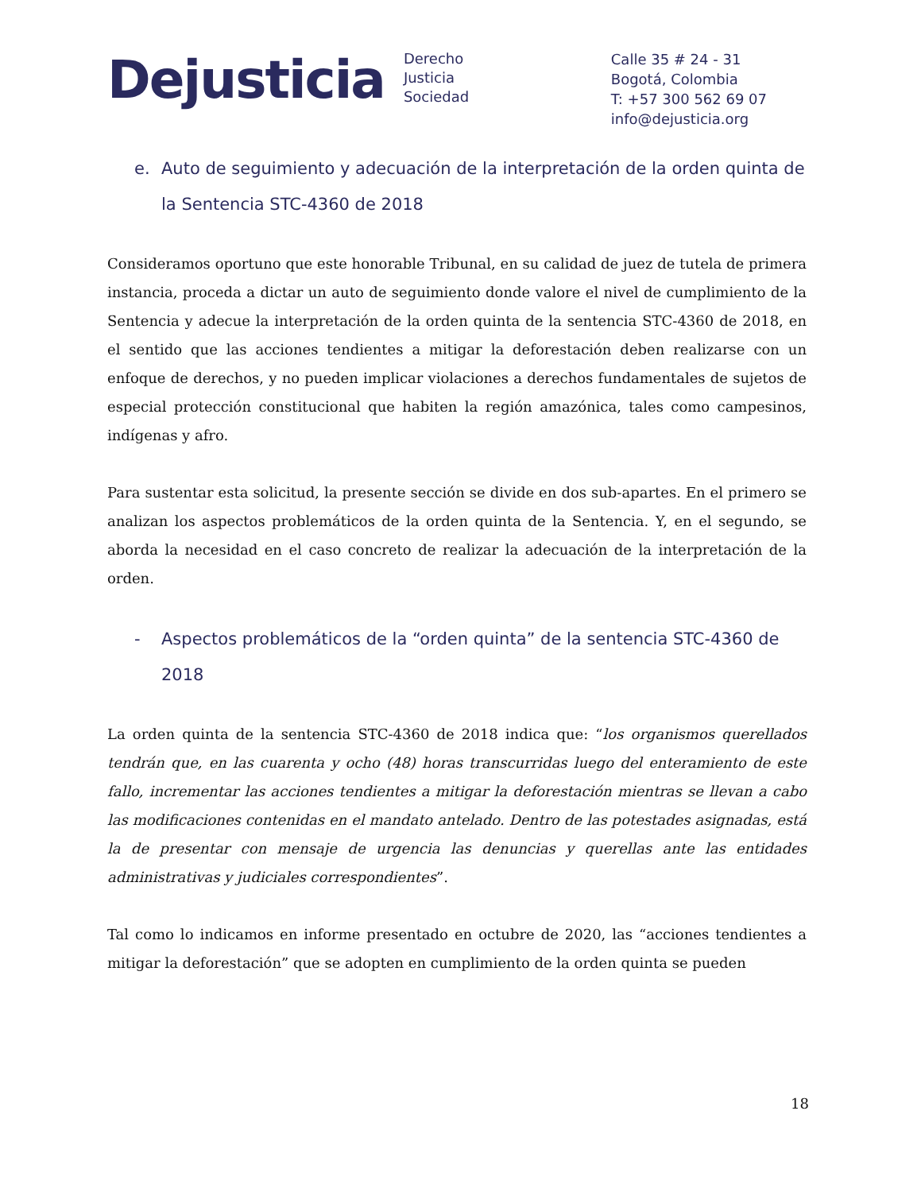Dejusticia
Derecho
Justicia
Sociedad
Calle 35 # 24 - 31
Bogotá, Colombia
T: +57 300 562 69 07
info@dejusticia.org
e. Auto de seguimiento y adecuación de la interpretación de la orden quinta de la Sentencia STC-4360 de 2018
Consideramos oportuno que este honorable Tribunal, en su calidad de juez de tutela de primera instancia, proceda a dictar un auto de seguimiento donde valore el nivel de cumplimiento de la Sentencia y adecue la interpretación de la orden quinta de la sentencia STC-4360 de 2018, en el sentido que las acciones tendientes a mitigar la deforestación deben realizarse con un enfoque de derechos, y no pueden implicar violaciones a derechos fundamentales de sujetos de especial protección constitucional que habiten la región amazónica, tales como campesinos, indígenas y afro.
Para sustentar esta solicitud, la presente sección se divide en dos sub-apartes. En el primero se analizan los aspectos problemáticos de la orden quinta de la Sentencia. Y, en el segundo, se aborda la necesidad en el caso concreto de realizar la adecuación de la interpretación de la orden.
- Aspectos problemáticos de la “orden quinta” de la sentencia STC-4360 de 2018
La orden quinta de la sentencia STC-4360 de 2018 indica que: “los organismos querellados tendrán que, en las cuarenta y ocho (48) horas transcurridas luego del enteramiento de este fallo, incrementar las acciones tendientes a mitigar la deforestación mientras se llevan a cabo las modificaciones contenidas en el mandato antelado. Dentro de las potestades asignadas, está la de presentar con mensaje de urgencia las denuncias y querellas ante las entidades administrativas y judiciales correspondientes”.
Tal como lo indicamos en informe presentado en octubre de 2020, las “acciones tendientes a mitigar la deforestación” que se adopten en cumplimiento de la orden quinta se pueden
18